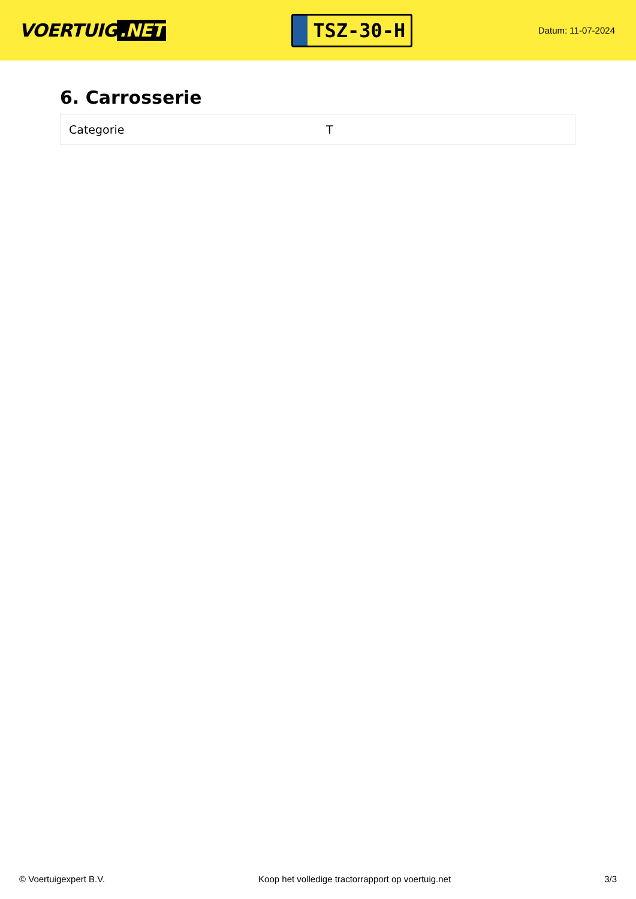VOERTUIG.NET
TSZ-30-H
Datum: 11-07-2024
6. Carrosserie
| Categorie | T |
© Voertuigexpert B.V. Koop het volledige tractorrapport op voertuig.net 3/3